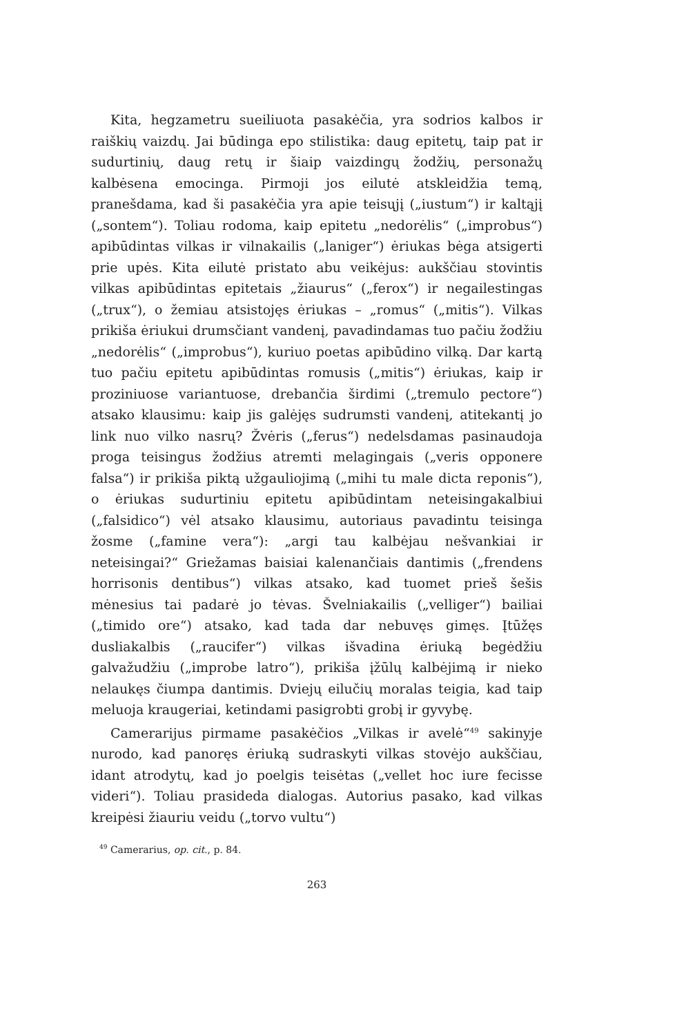Kita, hegzametru sueiliuota pasakėčia, yra sodrios kalbos ir raiškių vaizdų. Jai būdinga epo stilistika: daug epitetų, taip pat ir sudurtinių, daug retų ir šiaip vaizdingų žodžių, personažų kalbėsena emocinga. Pirmoji jos eilutė atskleidžia temą, pranešdama, kad ši pasakėčia yra apie teisųjį („iustum“) ir kaltąjį („sontem“). Toliau rodoma, kaip epitetu „nedorėlis“ („improbus“) apibūdintas vilkas ir vilnakailis („laniger“) ėriukas bėga atsigerti prie upės. Kita eilutė pristato abu veikėjus: aukščiau stovintis vilkas apibūdintas epitetais „žiaurus“ („ferox“) ir negailestingas („trux“), o žemiau atsistojęs ėriukas – „romus“ („mitis“). Vilkas prikiša ėriukui drumsčiant vandenį, pavadindamas tuo pačiu žodžiu „nedorėlis“ („improbus“), kuriuo poetas apibūdino vilką. Dar kartą tuo pačiu epitetu apibūdintas romusis („mitis“) ėriukas, kaip ir proziniuose variantuose, drebančia širdimi („tremulo pectore“) atsako klausimu: kaip jis galėjęs sudrumsti vandenį, atitekantį jo link nuo vilko nasrų? Žvėris („ferus“) nedelsdamas pasinaudoja proga teisingus žodžius atremti melagingais („veris opponere falsa“) ir prikiša piktą užgauliojimą („mihi tu male dicta reponis“), o ėriukas sudurtiniu epitetu apibūdintam neteisingakalbiui („falsidico“) vėl atsako klausimu, autoriaus pavadintu teisinga žosme („famine vera“): „argi tau kalbėjau nešvankiai ir neteisingai?“ Griežamas baisiai kalenančiais dantimis („frendens horrisonis dentibus“) vilkas atsako, kad tuomet prieš šešis mėnesius tai padarė jo tėvas. Švelniakailis („velliger“) bailiai („timido ore“) atsako, kad tada dar nebuvęs gimęs. Įtūžęs dusliakalbis („raucifer“) vilkas išvadina ėriuką begėdžiu galvažudžiu („improbe latro“), prikiša įžūlų kalbėjimą ir nieko nelaukęs čiumpa dantimis. Dviejų eilučių moralas teigia, kad taip meluoja kraugeriai, ketindami pasigrobti grobį ir gyvybę.
Camerarijus pirmame pasakėčios „Vilkas ir avelė“<sup>49</sup> sakinyje nurodo, kad panoręs ėriuką sudraskyti vilkas stovėjo aukščiau, idant atrodytų, kad jo poelgis teisėtas („vellet hoc iure fecisse videri“). Toliau prasideda dialogas. Autorius pasako, kad vilkas kreipėsi žiauriu veidu („torvo vultu“)
<sup>49</sup> Camerarius, op. cit., p. 84.
263